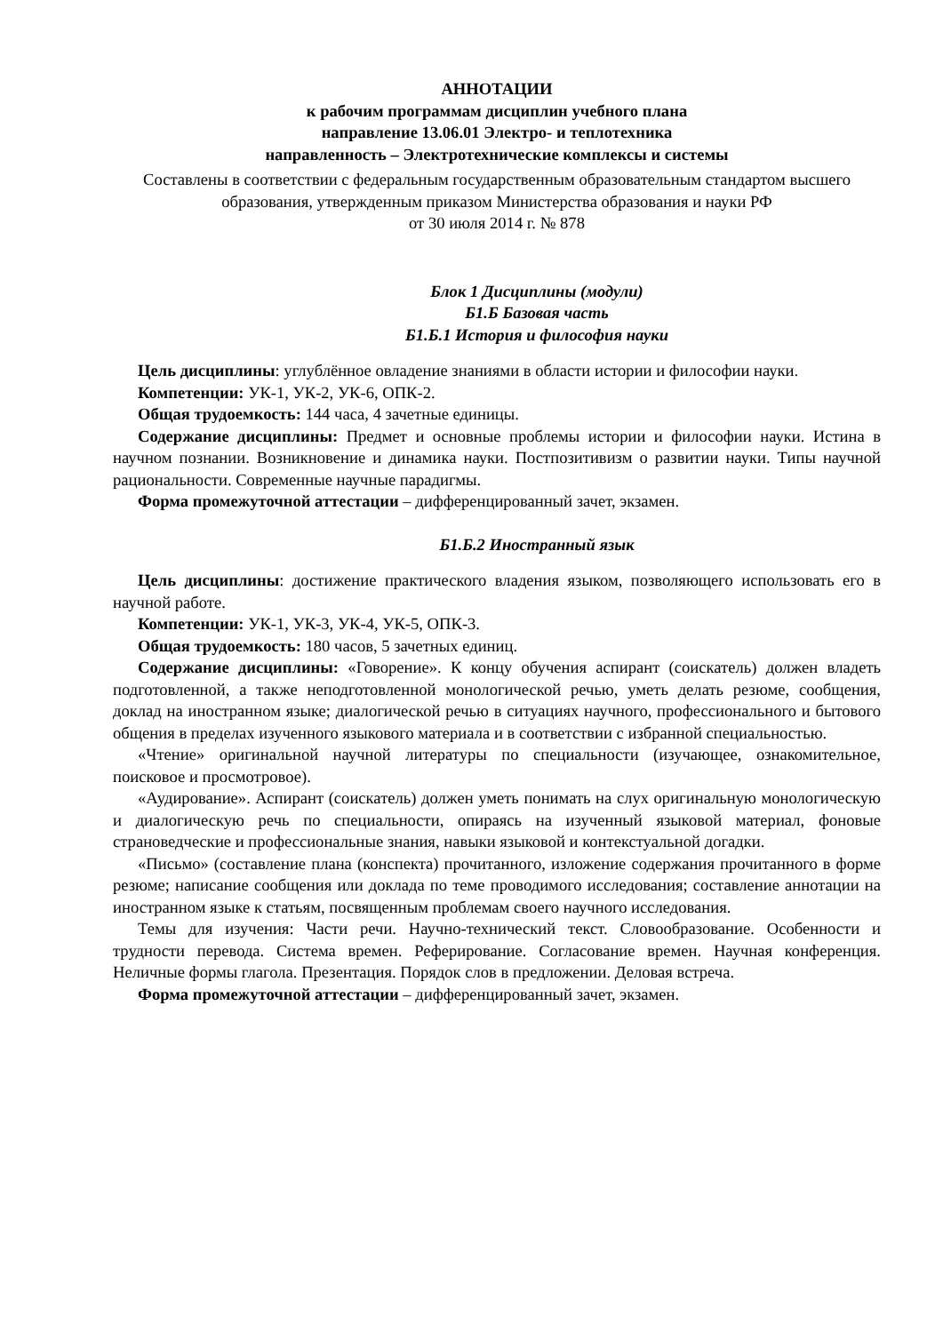АННОТАЦИИ
к рабочим программам дисциплин учебного плана
направление 13.06.01 Электро- и теплотехника
направленность – Электротехнические комплексы и системы
Составлены в соответствии с федеральным государственным образовательным стандартом высшего образования, утвержденным приказом Министерства образования и науки РФ
от 30 июля 2014 г. № 878
Блок 1 Дисциплины (модули)
Б1.Б Базовая часть
Б1.Б.1 История и философия науки
Цель дисциплины: углублённое овладение знаниями в области истории и философии науки.
Компетенции: УК-1, УК-2, УК-6, ОПК-2.
Общая трудоемкость: 144 часа, 4 зачетные единицы.
Содержание дисциплины: Предмет и основные проблемы истории и философии науки. Истина в научном познании. Возникновение и динамика науки. Постпозитивизм о развитии науки. Типы научной рациональности. Современные научные парадигмы.
Форма промежуточной аттестации – дифференцированный зачет, экзамен.
Б1.Б.2 Иностранный язык
Цель дисциплины: достижение практического владения языком, позволяющего использовать его в научной работе.
Компетенции: УК-1, УК-3, УК-4, УК-5, ОПК-3.
Общая трудоемкость: 180 часов, 5 зачетных единиц.
Содержание дисциплины: «Говорение». К концу обучения аспирант (соискатель) должен владеть подготовленной, а также неподготовленной монологической речью, уметь делать резюме, сообщения, доклад на иностранном языке; диалогической речью в ситуациях научного, профессионального и бытового общения в пределах изученного языкового материала и в соответствии с избранной специальностью.
«Чтение» оригинальной научной литературы по специальности (изучающее, ознакомительное, поисковое и просмотровое).
«Аудирование». Аспирант (соискатель) должен уметь понимать на слух оригинальную монологическую и диалогическую речь по специальности, опираясь на изученный языковой материал, фоновые страноведческие и профессиональные знания, навыки языковой и контекстуальной догадки.
«Письмо» (составление плана (конспекта) прочитанного, изложение содержания прочитанного в форме резюме; написание сообщения или доклада по теме проводимого исследования; составление аннотации на иностранном языке к статьям, посвященным проблемам своего научного исследования.
Темы для изучения: Части речи. Научно-технический текст. Словообразование. Особенности и трудности перевода. Система времен. Реферирование. Согласование времен. Научная конференция. Неличные формы глагола. Презентация. Порядок слов в предложении. Деловая встреча.
Форма промежуточной аттестации – дифференцированный зачет, экзамен.